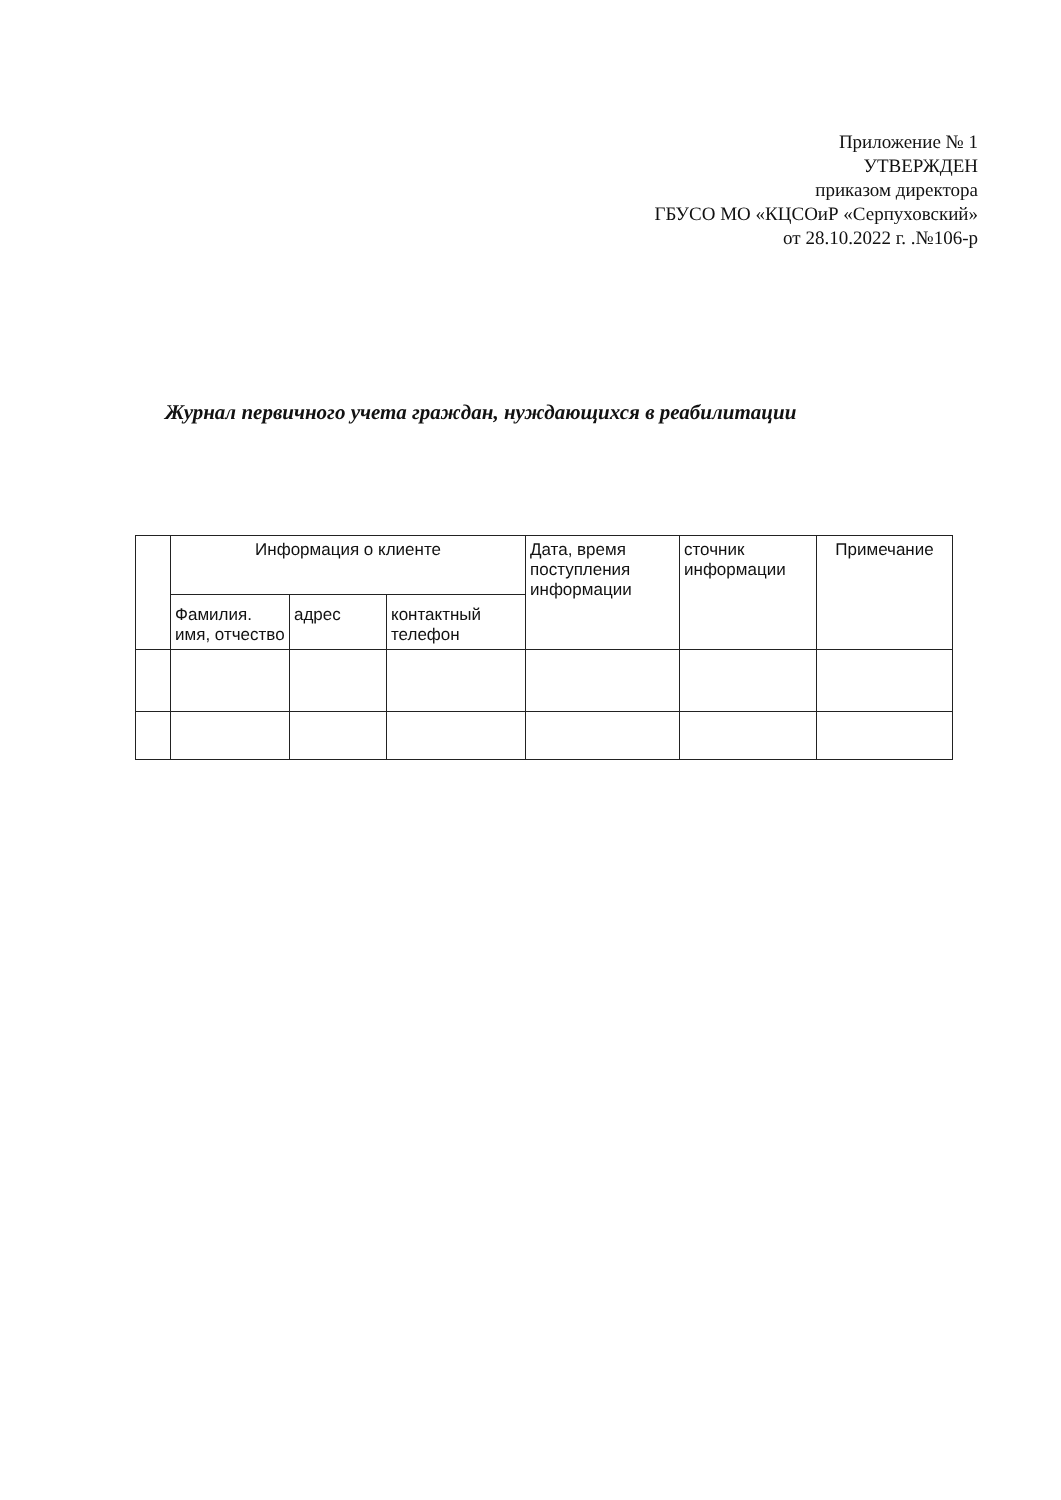Приложение № 1
УТВЕРЖДЕН
приказом директора
ГБУСО МО «КЦСОиР «Серпуховский»
от 28.10.2022 г. .№106-р
Журнал первичного учета граждан, нуждающихся в реабилитации
| | Информация о клиенте | | | Дата, время поступления информации | сточник информации | Примечание |
| --- | --- | --- | --- | --- | --- | --- |
| | Фамилия. имя, отчество | адрес | контактный телефон | | | |